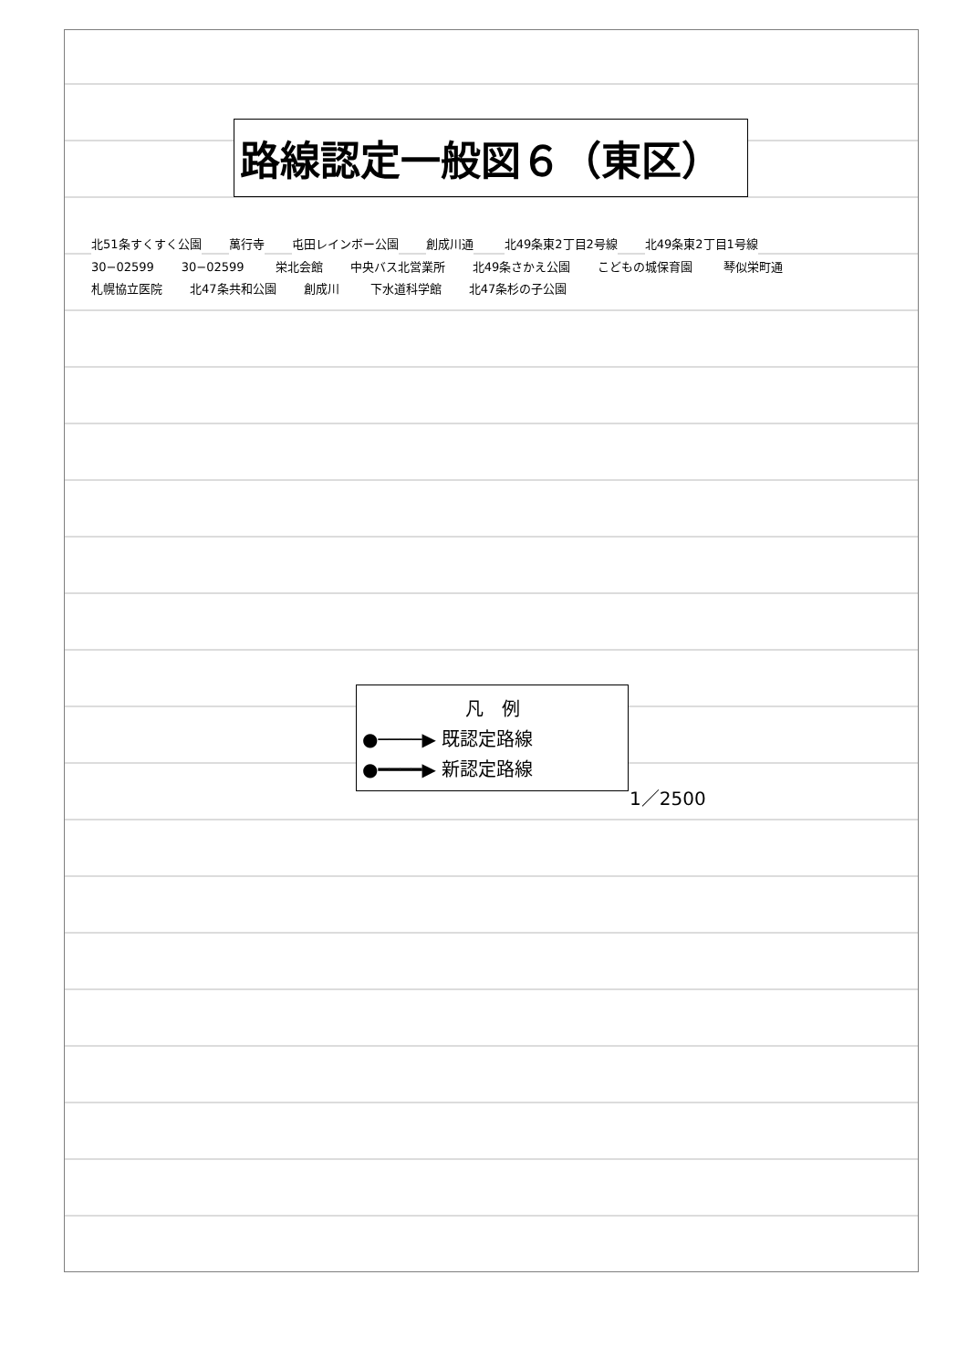路線認定一般図６（東区）
北51条すくすく公園 萬行寺 屯田レインボー公園 創成川通 北49条東2丁目2号線 北49条東2丁目1号線 30−02599 30−02599 栄北会館 中央バス北営業所 北49条さかえ公園 こどもの城保育園 琴似栄町通 札幌協立医院 北47条共和公園 創成川 下水道科学館 北47条杉の子公園
凡　例
●────▶ 既認定路線
●━━━━▶ 新認定路線
1／2500